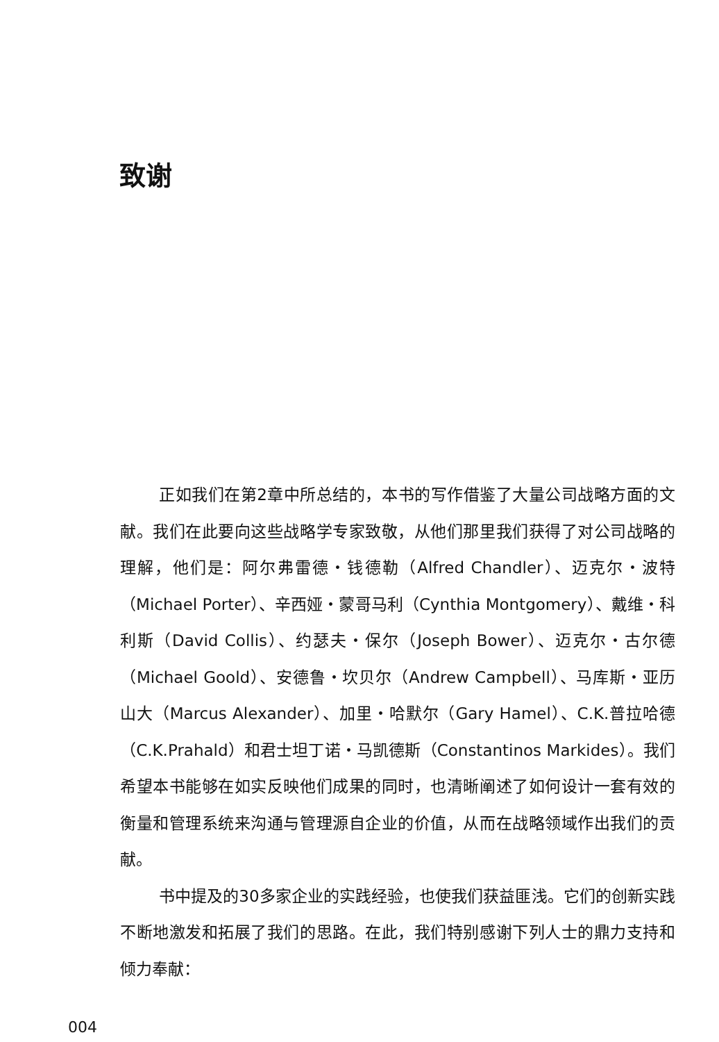致谢
正如我们在第2章中所总结的，本书的写作借鉴了大量公司战略方面的文献。我们在此要向这些战略学专家致敬，从他们那里我们获得了对公司战略的理解，他们是：阿尔弗雷德・钱德勒（Alfred Chandler）、迈克尔・波特（Michael Porter）、辛西娅・蒙哥马利（Cynthia Montgomery）、戴维・科利斯（David Collis）、约瑟夫・保尔（Joseph Bower）、迈克尔・古尔德（Michael Goold）、安德鲁・坎贝尔（Andrew Campbell）、马库斯・亚历山大（Marcus Alexander）、加里・哈默尔（Gary Hamel）、C.K.普拉哈德（C.K.Prahald）和君士坦丁诺・马凯德斯（Constantinos Markides）。我们希望本书能够在如实反映他们成果的同时，也清晰阐述了如何设计一套有效的衡量和管理系统来沟通与管理源自企业的价值，从而在战略领域作出我们的贡献。
书中提及的30多家企业的实践经验，也使我们获益匪浅。它们的创新实践不断地激发和拓展了我们的思路。在此，我们特别感谢下列人士的鼎力支持和倾力奉献：
004